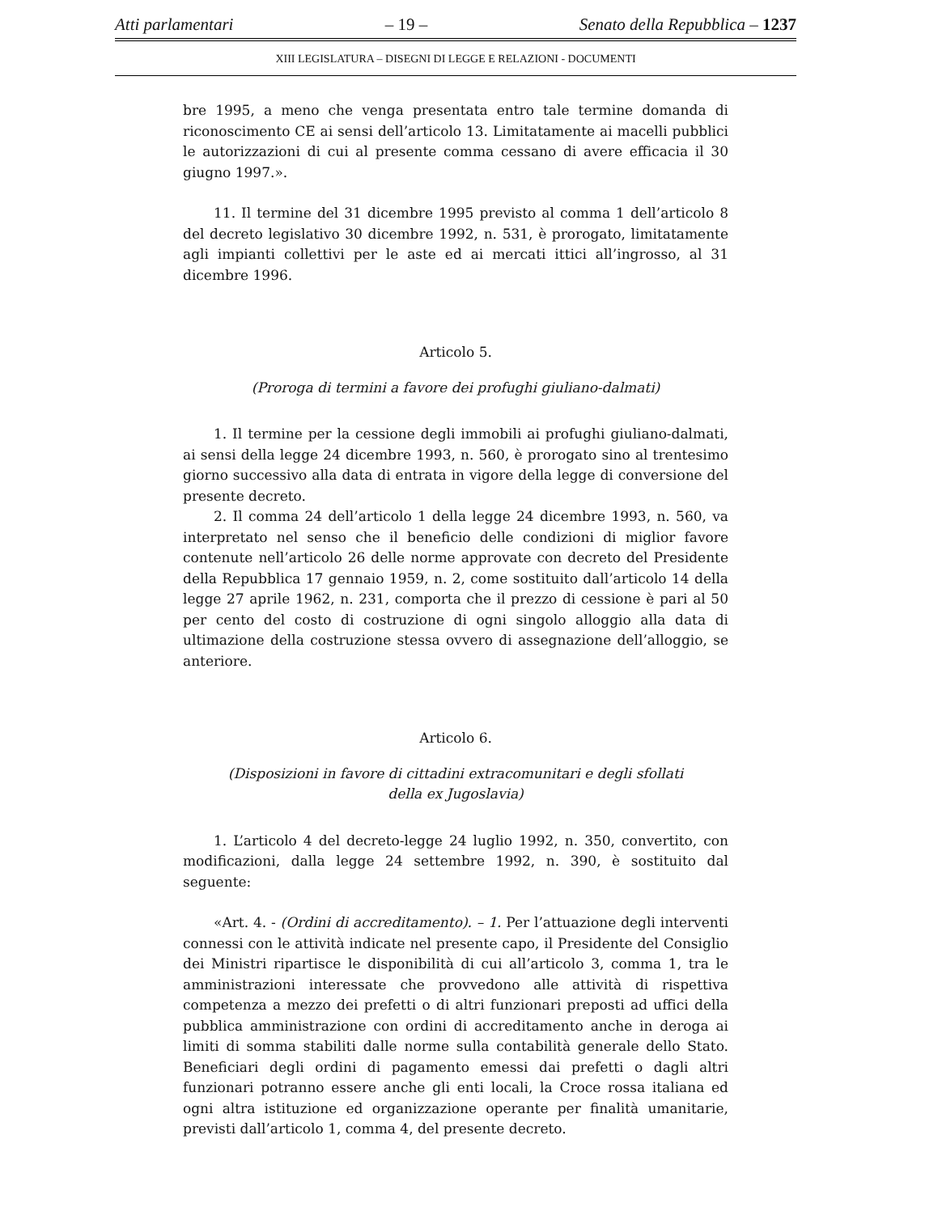Atti parlamentari – 19 – Senato della Repubblica – 1237
XIII LEGISLATURA – DISEGNI DI LEGGE E RELAZIONI - DOCUMENTI
bre 1995, a meno che venga presentata entro tale termine domanda di riconoscimento CE ai sensi dell’articolo 13. Limitatamente ai macelli pubblici le autorizzazioni di cui al presente comma cessano di avere efficacia il 30 giugno 1997.».
11. Il termine del 31 dicembre 1995 previsto al comma 1 dell’articolo 8 del decreto legislativo 30 dicembre 1992, n. 531, è prorogato, limitatamente agli impianti collettivi per le aste ed ai mercati ittici all’ingrosso, al 31 dicembre 1996.
Articolo 5.
(Proroga di termini a favore dei profughi giuliano-dalmati)
1. Il termine per la cessione degli immobili ai profughi giuliano-dalmati, ai sensi della legge 24 dicembre 1993, n. 560, è prorogato sino al trentesimo giorno successivo alla data di entrata in vigore della legge di conversione del presente decreto.
2. Il comma 24 dell’articolo 1 della legge 24 dicembre 1993, n. 560, va interpretato nel senso che il beneficio delle condizioni di miglior favore contenute nell’articolo 26 delle norme approvate con decreto del Presidente della Repubblica 17 gennaio 1959, n. 2, come sostituito dall’articolo 14 della legge 27 aprile 1962, n. 231, comporta che il prezzo di cessione è pari al 50 per cento del costo di costruzione di ogni singolo alloggio alla data di ultimazione della costruzione stessa ovvero di assegnazione dell’alloggio, se anteriore.
Articolo 6.
(Disposizioni in favore di cittadini extracomunitari e degli sfollati
della ex Jugoslavia)
1. L’articolo 4 del decreto-legge 24 luglio 1992, n. 350, convertito, con modificazioni, dalla legge 24 settembre 1992, n. 390, è sostituito dal seguente:
«Art. 4. - (Ordini di accreditamento). – 1. Per l’attuazione degli interventi connessi con le attività indicate nel presente capo, il Presidente del Consiglio dei Ministri ripartisce le disponibilità di cui all’articolo 3, comma 1, tra le amministrazioni interessate che provvedono alle attività di rispettiva competenza a mezzo dei prefetti o di altri funzionari preposti ad uffici della pubblica amministrazione con ordini di accreditamento anche in deroga ai limiti di somma stabiliti dalle norme sulla contabilità generale dello Stato. Beneficiari degli ordini di pagamento emessi dai prefetti o dagli altri funzionari potranno essere anche gli enti locali, la Croce rossa italiana ed ogni altra istituzione ed organizzazione operante per finalità umanitarie, previsti dall’articolo 1, comma 4, del presente decreto.